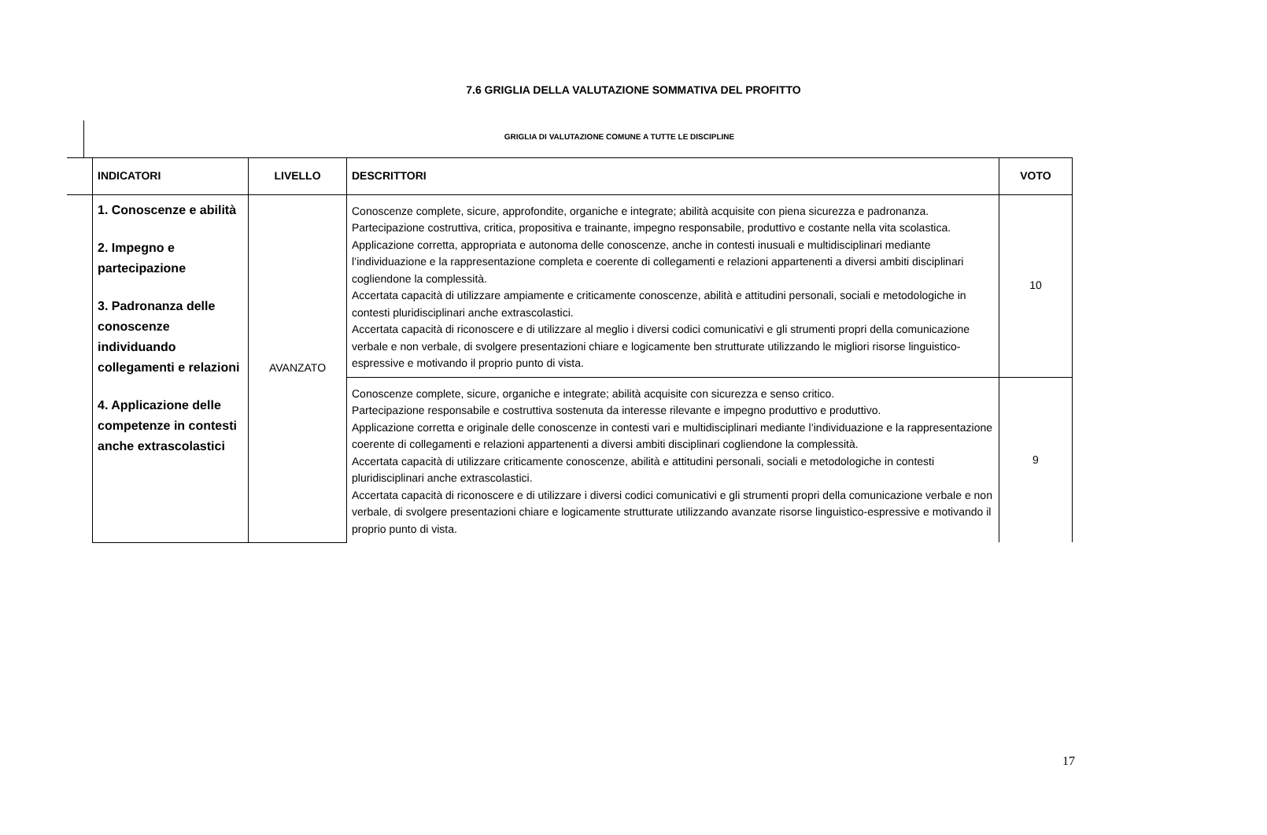7.6 GRIGLIA DELLA VALUTAZIONE SOMMATIVA DEL PROFITTO
GRIGLIA DI VALUTAZIONE COMUNE A TUTTE LE DISCIPLINE
| | INDICATORI | LIVELLO | DESCRITTORI | VOTO |
| --- | --- | --- | --- | --- |
| | 1. Conoscenze e abilità 2. Impegno e partecipazione 3. Padronanza delle conoscenze individuando collegamenti e relazioni 4. Applicazione delle competenze in contesti anche extrascolastici | AVANZATO | Conoscenze complete, sicure, approfondite, organiche e integrate; abilità acquisite con piena sicurezza e padronanza. Partecipazione costruttiva, critica, propositiva e trainante, impegno responsabile, produttivo e costante nella vita scolastica. Applicazione corretta, appropriata e autonoma delle conoscenze, anche in contesti inusuali e multidisciplinari mediante l’individuazione e la rappresentazione completa e coerente di collegamenti e relazioni appartenenti a diversi ambiti disciplinari cogliendone la complessità. Accertata capacità di utilizzare ampiamente e criticamente conoscenze, abilità e attitudini personali, sociali e metodologiche in contesti pluridisciplinari anche extrascolastici. Accertata capacità di riconoscere e di utilizzare al meglio i diversi codici comunicativi e gli strumenti propri della comunicazione verbale e non verbale, di svolgere presentazioni chiare e logicamente ben strutturate utilizzando le migliori risorse linguistico-espressive e motivando il proprio punto di vista. | 10 |
| | | | Conoscenze complete, sicure, organiche e integrate; abilità acquisite con sicurezza e senso critico. Partecipazione responsabile e costruttiva sostenuta da interesse rilevante e impegno produttivo e produttivo. Applicazione corretta e originale delle conoscenze in contesti vari e multidisciplinari mediante l’individuazione e la rappresentazione coerente di collegamenti e relazioni appartenenti a diversi ambiti disciplinari cogliendone la complessità. Accertata capacità di utilizzare criticamente conoscenze, abilità e attitudini personali, sociali e metodologiche in contesti pluridisciplinari anche extrascolastici. Accertata capacità di riconoscere e di utilizzare i diversi codici comunicativi e gli strumenti propri della comunicazione verbale e non verbale, di svolgere presentazioni chiare e logicamente strutturate utilizzando avanzate risorse linguistico-espressive e motivando il proprio punto di vista. | 9 |
17